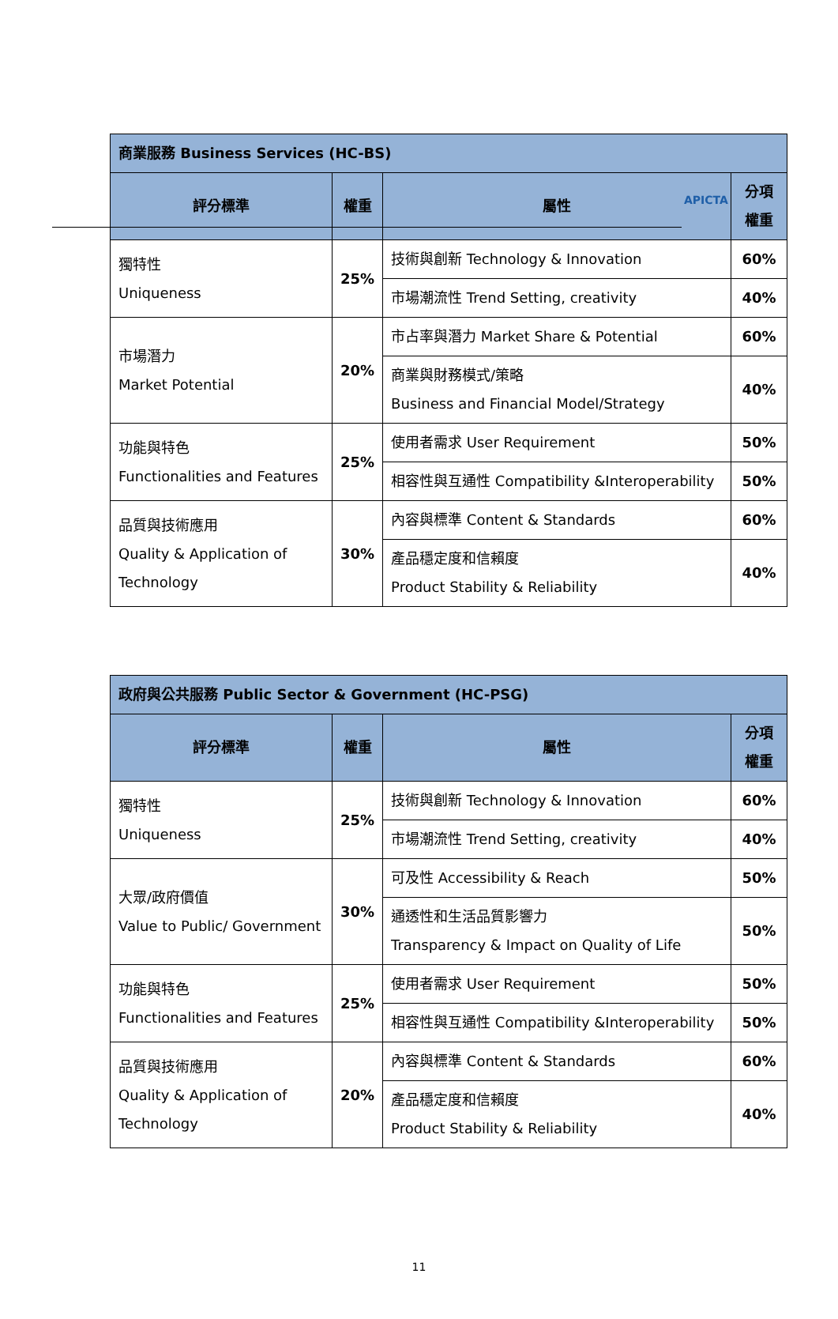APICTA
| 商業服務 Business Services (HC-BS) | | | |
| --- | --- | --- | --- |
| 評分標準 | 權重 | 屬性 | 分項權重 |
| 獨特性 Uniqueness | 25% | 技術與創新 Technology & Innovation | 60% |
| | | 市場潮流性 Trend Setting, creativity | 40% |
| 市場潛力 Market Potential | 20% | 市占率與潛力 Market Share & Potential | 60% |
| | | 商業與財務模式/策略 Business and Financial Model/Strategy | 40% |
| 功能與特色 Functionalities and Features | 25% | 使用者需求 User Requirement | 50% |
| | | 相容性與互通性 Compatibility &Interoperability | 50% |
| 品質與技術應用 Quality & Application of Technology | 30% | 內容與標準 Content & Standards | 60% |
| | | 產品穩定度和信賴度 Product Stability & Reliability | 40% |
| 政府與公共服務 Public Sector & Government (HC-PSG) | | | |
| --- | --- | --- | --- |
| 評分標準 | 權重 | 屬性 | 分項權重 |
| 獨特性 Uniqueness | 25% | 技術與創新 Technology & Innovation | 60% |
| | | 市場潮流性 Trend Setting, creativity | 40% |
| 大眾/政府價值 Value to Public/ Government | 30% | 可及性 Accessibility & Reach | 50% |
| | | 通透性和生活品質影響力 Transparency & Impact on Quality of Life | 50% |
| 功能與特色 Functionalities and Features | 25% | 使用者需求 User Requirement | 50% |
| | | 相容性與互通性 Compatibility &Interoperability | 50% |
| 品質與技術應用 Quality & Application of Technology | 20% | 內容與標準 Content & Standards | 60% |
| | | 產品穩定度和信賴度 Product Stability & Reliability | 40% |
11